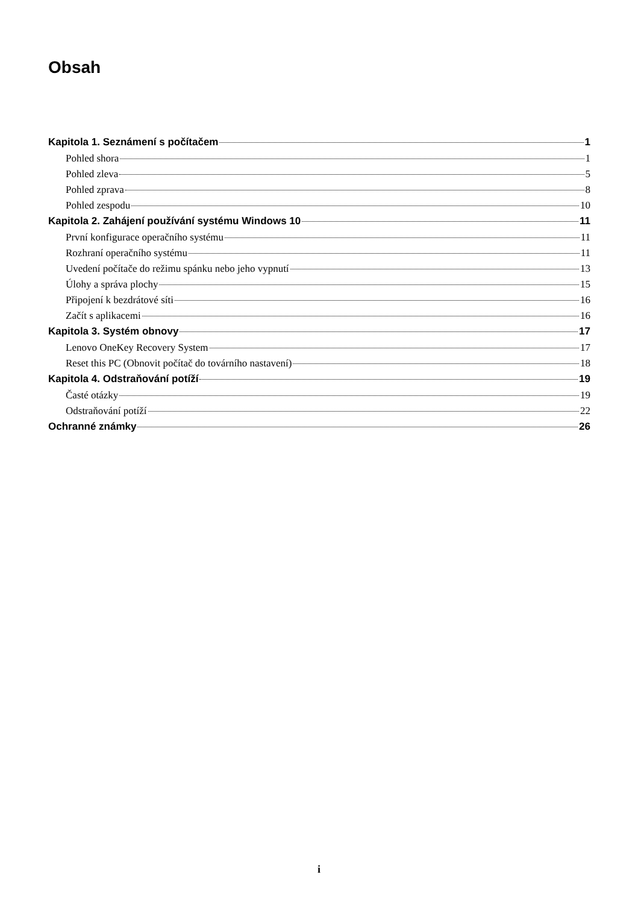Obsah
Kapitola 1. Seznámení s počítačem 1
Pohled shora 1
Pohled zleva 5
Pohled zprava 8
Pohled zespodu 10
Kapitola 2. Zahájení používání systému Windows 10 11
První konfigurace operačního systému 11
Rozhraní operačního systému 11
Uvedení počítače do režimu spánku nebo jeho vypnutí 13
Úlohy a správa plochy 15
Připojení k bezdrátové síti 16
Začít s aplikacemi 16
Kapitola 3. Systém obnovy 17
Lenovo OneKey Recovery System 17
Reset this PC (Obnovit počítač do továrního nastavení) 18
Kapitola 4. Odstraňování potíží 19
Časté otázky 19
Odstraňování potíží 22
Ochranné známky 26
i